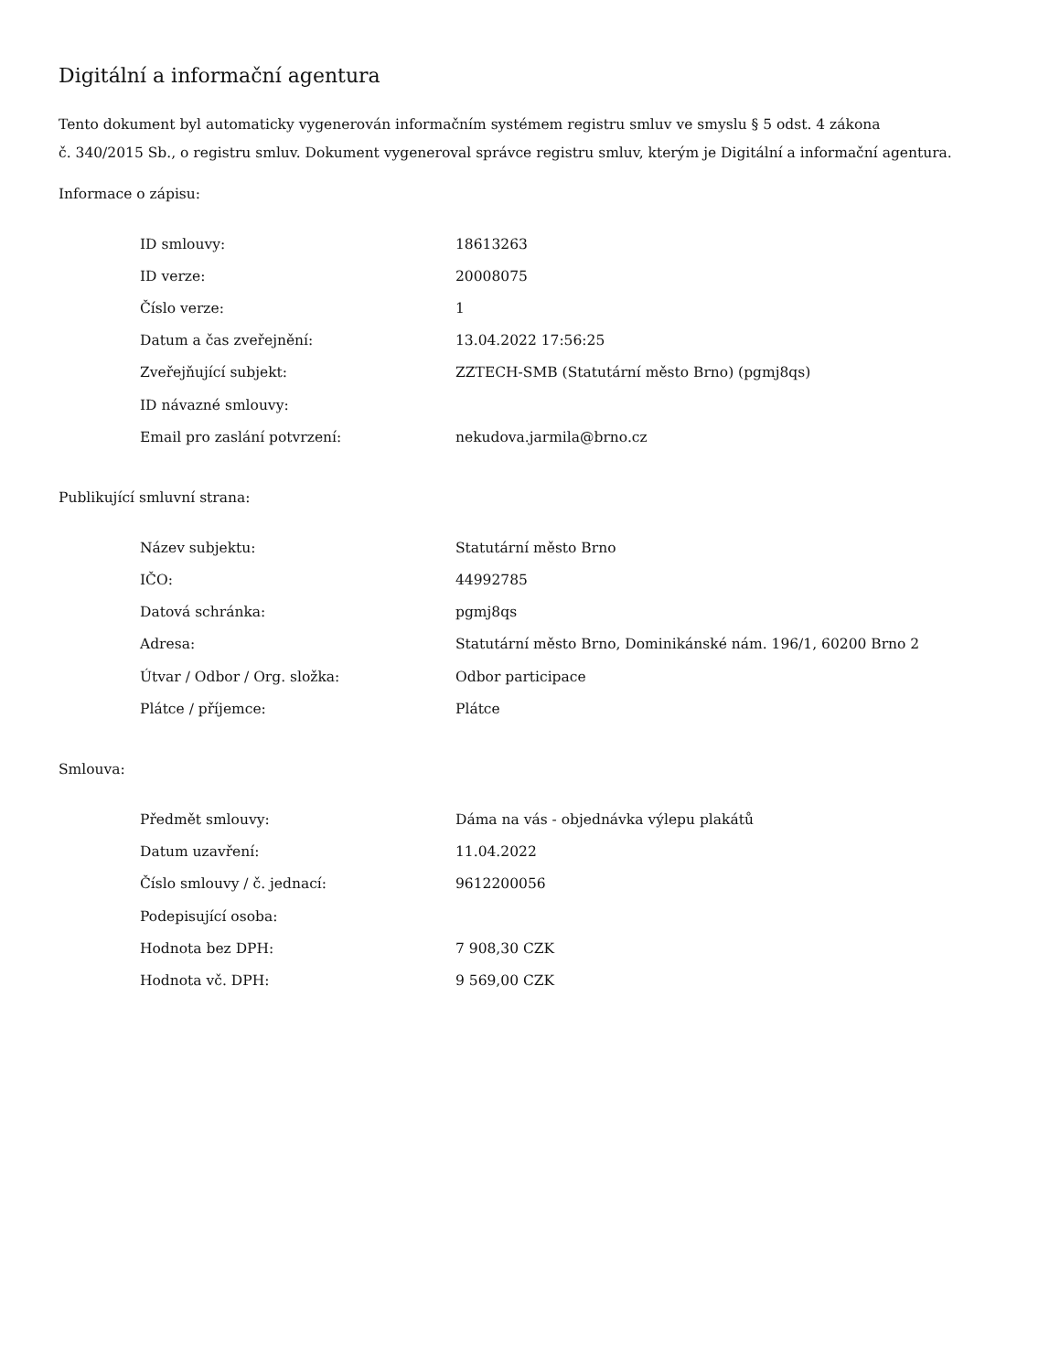Digitální a informační agentura
Tento dokument byl automaticky vygenerován informačním systémem registru smluv ve smyslu § 5 odst. 4 zákona
č. 340/2015 Sb., o registru smluv. Dokument vygeneroval správce registru smluv, kterým je Digitální a informační agentura.
Informace o zápisu:
| ID smlouvy: | 18613263 |
| ID verze: | 20008075 |
| Číslo verze: | 1 |
| Datum a čas zveřejnění: | 13.04.2022 17:56:25 |
| Zveřejňující subjekt: | ZZTECH-SMB (Statutární město Brno) (pgmj8qs) |
| ID návazné smlouvy: | |
| Email pro zaslání potvrzení: | nekudova.jarmila@brno.cz |
Publikující smluvní strana:
| Název subjektu: | Statutární město Brno |
| IČO: | 44992785 |
| Datová schránka: | pgmj8qs |
| Adresa: | Statutární město Brno, Dominikánské nám. 196/1, 60200 Brno 2 |
| Útvar / Odbor / Org. složka: | Odbor participace |
| Plátce / příjemce: | Plátce |
Smlouva:
| Předmět smlouvy: | Dáma na vás - objednávka výlepu plakátů |
| Datum uzavření: | 11.04.2022 |
| Číslo smlouvy / č. jednací: | 9612200056 |
| Podepisující osoba: | |
| Hodnota bez DPH: | 7 908,30 CZK |
| Hodnota vč. DPH: | 9 569,00 CZK |